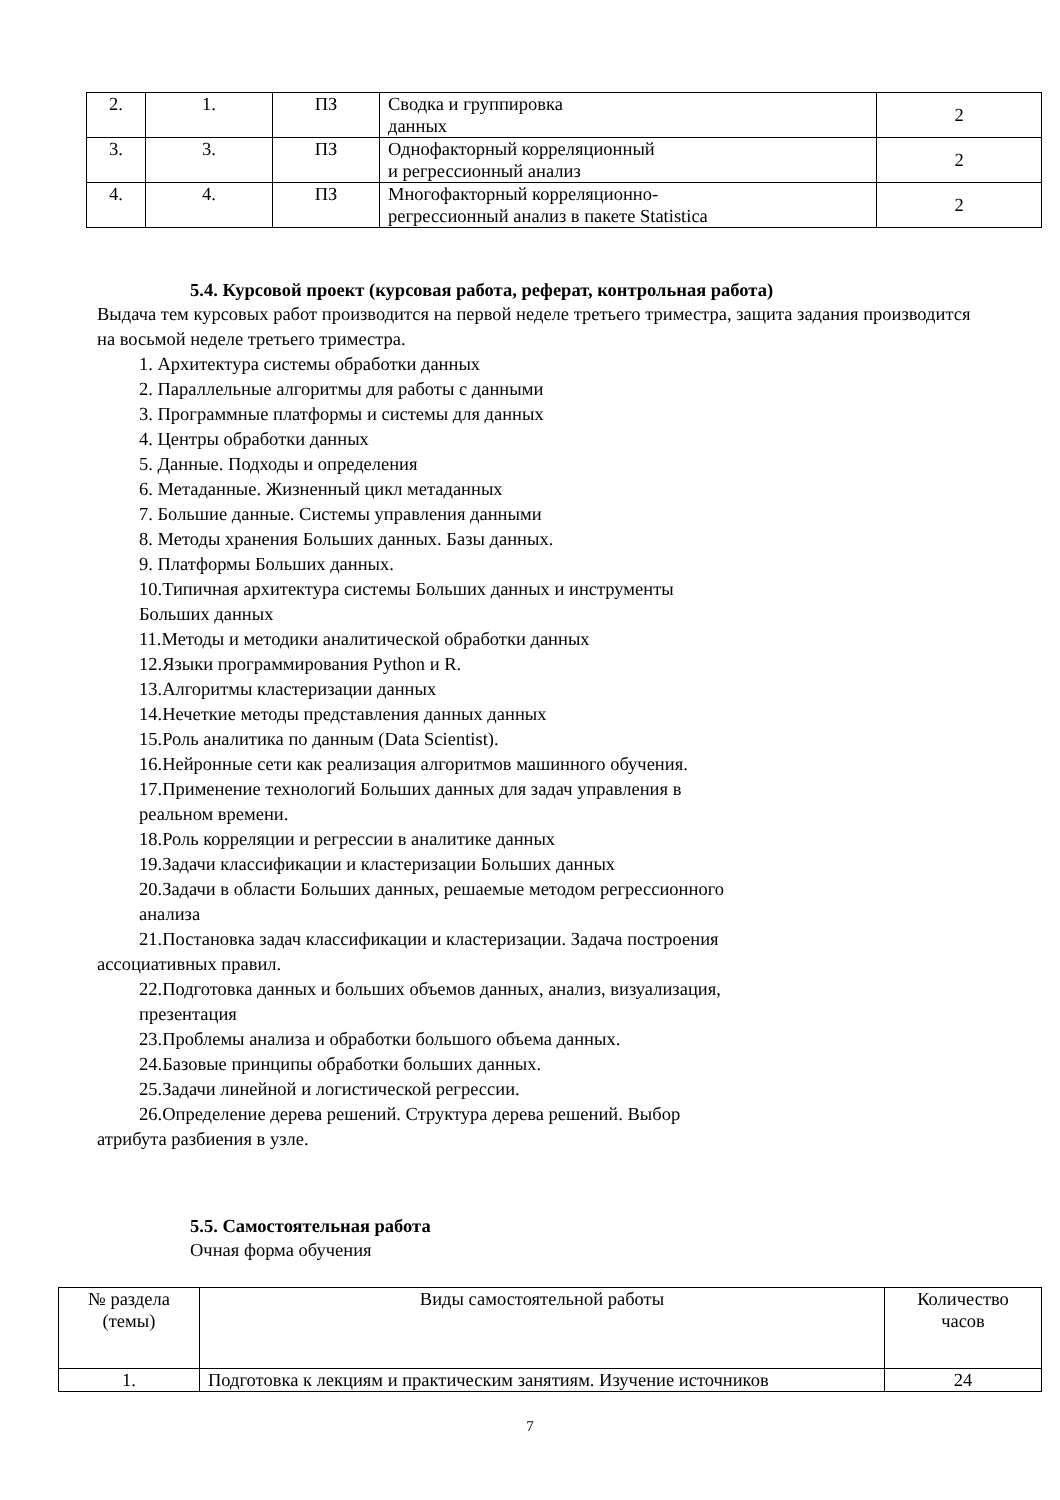| 2. | 1. | ПЗ | Сводка и группировка данных | 2 |
| 3. | 3. | ПЗ | Однофакторный корреляционный и регрессионный анализ | 2 |
| 4. | 4. | ПЗ | Многофакторный корреляционно- регрессионный анализ в пакете Statistica | 2 |
5.4. Курсовой проект (курсовая работа, реферат, контрольная работа)
Выдача тем курсовых работ производится на первой неделе третьего триместра, защита задания производится на восьмой неделе третьего триместра.
1. Архитектура системы обработки данных
2. Параллельные алгоритмы для работы с данными
3. Программные платформы и системы для данных
4. Центры обработки данных
5. Данные. Подходы и определения
6. Метаданные. Жизненный цикл метаданных
7. Большие данные. Системы управления данными
8. Методы хранения Больших данных. Базы данных.
9. Платформы Больших данных.
10.Типичная архитектура системы Больших данных и инструменты
Больших данных
11.Методы и методики аналитической обработки данных
12.Языки программирования Python и R.
13.Алгоритмы кластеризации данных
14.Нечеткие методы представления данных данных
15.Роль аналитика по данным (Data Scientist).
16.Нейронные сети как реализация алгоритмов машинного обучения.
17.Применение технологий Больших данных для задач управления в
реальном времени.
18.Роль корреляции и регрессии в аналитике данных
19.Задачи классификации и кластеризации Больших данных
20.Задачи в области Больших данных, решаемые методом регрессионного
анализа
21.Постановка задач классификации и кластеризации. Задача построения
ассоциативных правил.
22.Подготовка данных и больших объемов данных, анализ, визуализация,
презентация
23.Проблемы анализа и обработки большого объема данных.
24.Базовые принципы обработки больших данных.
25.Задачи линейной и логистической регрессии.
26.Определение дерева решений. Структура дерева решений. Выбор
атрибута разбиения в узле.
5.5. Самостоятельная работа
Очная форма обучения
| № раздела (темы) | Виды самостоятельной работы | Количество часов |
| 1. | Подготовка к лекциям и практическим занятиям. Изучение источников | 24 |
7